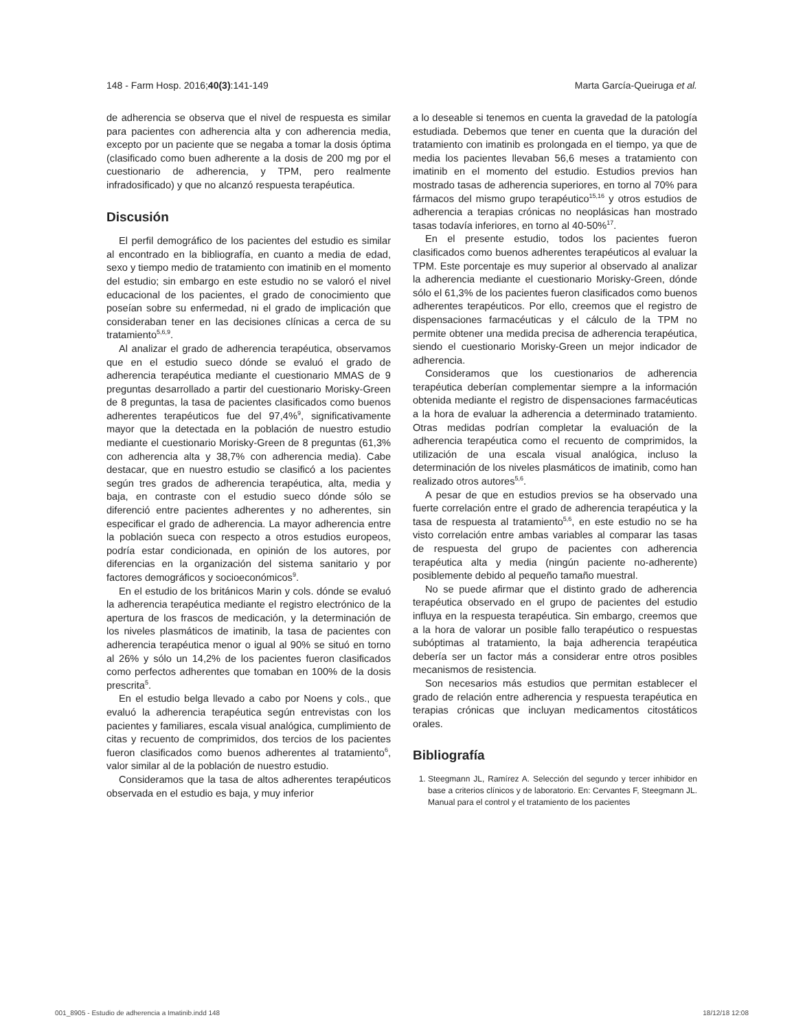148 - Farm Hosp. 2016;40(3):141-149 Marta García-Queiruga et al.
de adherencia se observa que el nivel de respuesta es similar para pacientes con adherencia alta y con adherencia media, excepto por un paciente que se negaba a tomar la dosis óptima (clasificado como buen adherente a la dosis de 200 mg por el cuestionario de adherencia, y TPM, pero realmente infradosificado) y que no alcanzó respuesta terapéutica.
Discusión
El perfil demográfico de los pacientes del estudio es similar al encontrado en la bibliografía, en cuanto a media de edad, sexo y tiempo medio de tratamiento con imatinib en el momento del estudio; sin embargo en este estudio no se valoró el nivel educacional de los pacientes, el grado de conocimiento que poseían sobre su enfermedad, ni el grado de implicación que consideraban tener en las decisiones clínicas a cerca de su tratamiento<sup>5,6,9</sup>.
Al analizar el grado de adherencia terapéutica, observamos que en el estudio sueco dónde se evaluó el grado de adherencia terapéutica mediante el cuestionario MMAS de 9 preguntas desarrollado a partir del cuestionario Morisky-Green de 8 preguntas, la tasa de pacientes clasificados como buenos adherentes terapéuticos fue del 97,4%<sup>9</sup>, significativamente mayor que la detectada en la población de nuestro estudio mediante el cuestionario Morisky-Green de 8 preguntas (61,3% con adherencia alta y 38,7% con adherencia media). Cabe destacar, que en nuestro estudio se clasificó a los pacientes según tres grados de adherencia terapéutica, alta, media y baja, en contraste con el estudio sueco dónde sólo se diferenció entre pacientes adherentes y no adherentes, sin especificar el grado de adherencia. La mayor adherencia entre la población sueca con respecto a otros estudios europeos, podría estar condicionada, en opinión de los autores, por diferencias en la organización del sistema sanitario y por factores demográficos y socioeconómicos<sup>9</sup>.
En el estudio de los británicos Marin y cols. dónde se evaluó la adherencia terapéutica mediante el registro electrónico de la apertura de los frascos de medicación, y la determinación de los niveles plasmáticos de imatinib, la tasa de pacientes con adherencia terapéutica menor o igual al 90% se situó en torno al 26% y sólo un 14,2% de los pacientes fueron clasificados como perfectos adherentes que tomaban en 100% de la dosis prescrita<sup>5</sup>.
En el estudio belga llevado a cabo por Noens y cols., que evaluó la adherencia terapéutica según entrevistas con los pacientes y familiares, escala visual analógica, cumplimiento de citas y recuento de comprimidos, dos tercios de los pacientes fueron clasificados como buenos adherentes al tratamiento<sup>6</sup>, valor similar al de la población de nuestro estudio.
Consideramos que la tasa de altos adherentes terapéuticos observada en el estudio es baja, y muy inferior
a lo deseable si tenemos en cuenta la gravedad de la patología estudiada. Debemos que tener en cuenta que la duración del tratamiento con imatinib es prolongada en el tiempo, ya que de media los pacientes llevaban 56,6 meses a tratamiento con imatinib en el momento del estudio. Estudios previos han mostrado tasas de adherencia superiores, en torno al 70% para fármacos del mismo grupo terapéutico<sup>15,16</sup> y otros estudios de adherencia a terapias crónicas no neoplásicas han mostrado tasas todavía inferiores, en torno al 40-50%<sup>17</sup>.
En el presente estudio, todos los pacientes fueron clasificados como buenos adherentes terapéuticos al evaluar la TPM. Este porcentaje es muy superior al observado al analizar la adherencia mediante el cuestionario Morisky-Green, dónde sólo el 61,3% de los pacientes fueron clasificados como buenos adherentes terapéuticos. Por ello, creemos que el registro de dispensaciones farmacéuticas y el cálculo de la TPM no permite obtener una medida precisa de adherencia terapéutica, siendo el cuestionario Morisky-Green un mejor indicador de adherencia.
Consideramos que los cuestionarios de adherencia terapéutica deberían complementar siempre a la información obtenida mediante el registro de dispensaciones farmacéuticas a la hora de evaluar la adherencia a determinado tratamiento. Otras medidas podrían completar la evaluación de la adherencia terapéutica como el recuento de comprimidos, la utilización de una escala visual analógica, incluso la determinación de los niveles plasmáticos de imatinib, como han realizado otros autores<sup>5,6</sup>.
A pesar de que en estudios previos se ha observado una fuerte correlación entre el grado de adherencia terapéutica y la tasa de respuesta al tratamiento<sup>5,6</sup>, en este estudio no se ha visto correlación entre ambas variables al comparar las tasas de respuesta del grupo de pacientes con adherencia terapéutica alta y media (ningún paciente no-adherente) posiblemente debido al pequeño tamaño muestral.
No se puede afirmar que el distinto grado de adherencia terapéutica observado en el grupo de pacientes del estudio influya en la respuesta terapéutica. Sin embargo, creemos que a la hora de valorar un posible fallo terapéutico o respuestas subóptimas al tratamiento, la baja adherencia terapéutica debería ser un factor más a considerar entre otros posibles mecanismos de resistencia.
Son necesarios más estudios que permitan establecer el grado de relación entre adherencia y respuesta terapéutica en terapias crónicas que incluyan medicamentos citostáticos orales.
Bibliografía
1. Steegmann JL, Ramírez A. Selección del segundo y tercer inhibidor en base a criterios clínicos y de laboratorio. En: Cervantes F, Steegmann JL. Manual para el control y el tratamiento de los pacientes
001_8905 - Estudio de adherencia a Imatinib.indd 148 18/12/18 12:08